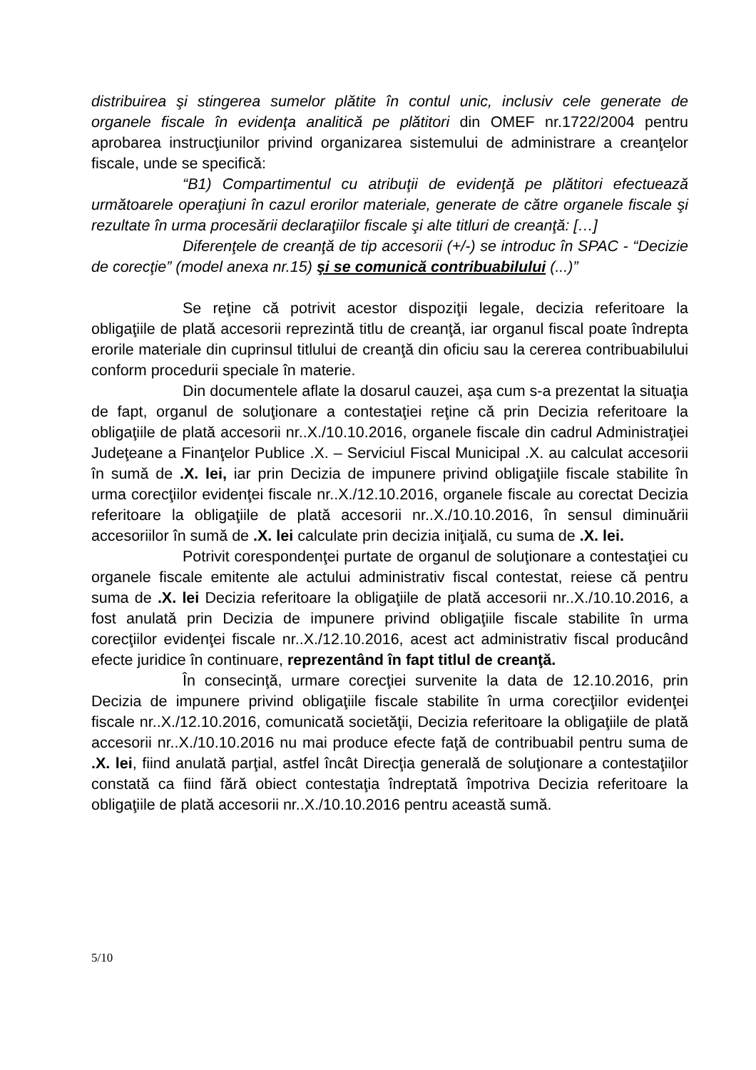distribuirea şi stingerea sumelor plătite în contul unic, inclusiv cele generate de organele fiscale în evidenţa analitică pe plătitori din OMEF nr.1722/2004 pentru aprobarea instrucţiunilor privind organizarea sistemului de administrare a creanţelor fiscale, unde se specifică:
“B1) Compartimentul cu atribuţii de evidenţă pe plătitori efectuează următoarele operaţiuni în cazul erorilor materiale, generate de către organele fiscale şi rezultate în urma procesării declaraţiilor fiscale şi alte titluri de creanţă: […]
Diferenţele de creanţă de tip accesorii (+/-) se introduc în SPAC - “Decizie de corecţie” (model anexa nr.15) şi se comunică contribuabilului (...)”
Se reţine că potrivit acestor dispoziţii legale, decizia referitoare la obligaţiile de plată accesorii reprezintă titlu de creanţă, iar organul fiscal poate îndrepta erorile materiale din cuprinsul titlului de creanţă din oficiu sau la cererea contribuabilului conform procedurii speciale în materie.
Din documentele aflate la dosarul cauzei, aşa cum s-a prezentat la situaţia de fapt, organul de soluţionare a contestaţiei reţine că prin Decizia referitoare la obligaţiile de plată accesorii nr..X./10.10.2016, organele fiscale din cadrul Administraţiei Judeţeane a Finanţelor Publice .X. – Serviciul Fiscal Municipal .X. au calculat accesorii în sumă de .X. lei, iar prin Decizia de impunere privind obligaţiile fiscale stabilite în urma corecţiilor evidenţei fiscale nr..X./12.10.2016, organele fiscale au corectat Decizia referitoare la obligaţiile de plată accesorii nr..X./10.10.2016, în sensul diminuării accesoriilor în sumă de .X. lei calculate prin decizia iniţială, cu suma de .X. lei.
Potrivit corespondenţei purtate de organul de soluţionare a contestaţiei cu organele fiscale emitente ale actului administrativ fiscal contestat, reiese că pentru suma de .X. lei Decizia referitoare la obligaţiile de plată accesorii nr..X./10.10.2016, a fost anulată prin Decizia de impunere privind obligaţiile fiscale stabilite în urma corecţiilor evidenţei fiscale nr..X./12.10.2016, acest act administrativ fiscal producând efecte juridice în continuare, reprezentând în fapt titlul de creanţă.
În consecinţă, urmare corecţiei survenite la data de 12.10.2016, prin Decizia de impunere privind obligaţiile fiscale stabilite în urma corecţiilor evidenţei fiscale nr..X./12.10.2016, comunicată societăţii, Decizia referitoare la obligaţiile de plată accesorii nr..X./10.10.2016 nu mai produce efecte faţă de contribuabil pentru suma de .X. lei, fiind anulată parţial, astfel încât Direcţia generală de soluţionare a contestaţiilor constată ca fiind fără obiect contestaţia îndreptată împotriva Decizia referitoare la obligaţiile de plată accesorii nr..X./10.10.2016 pentru această sumă.
5/10